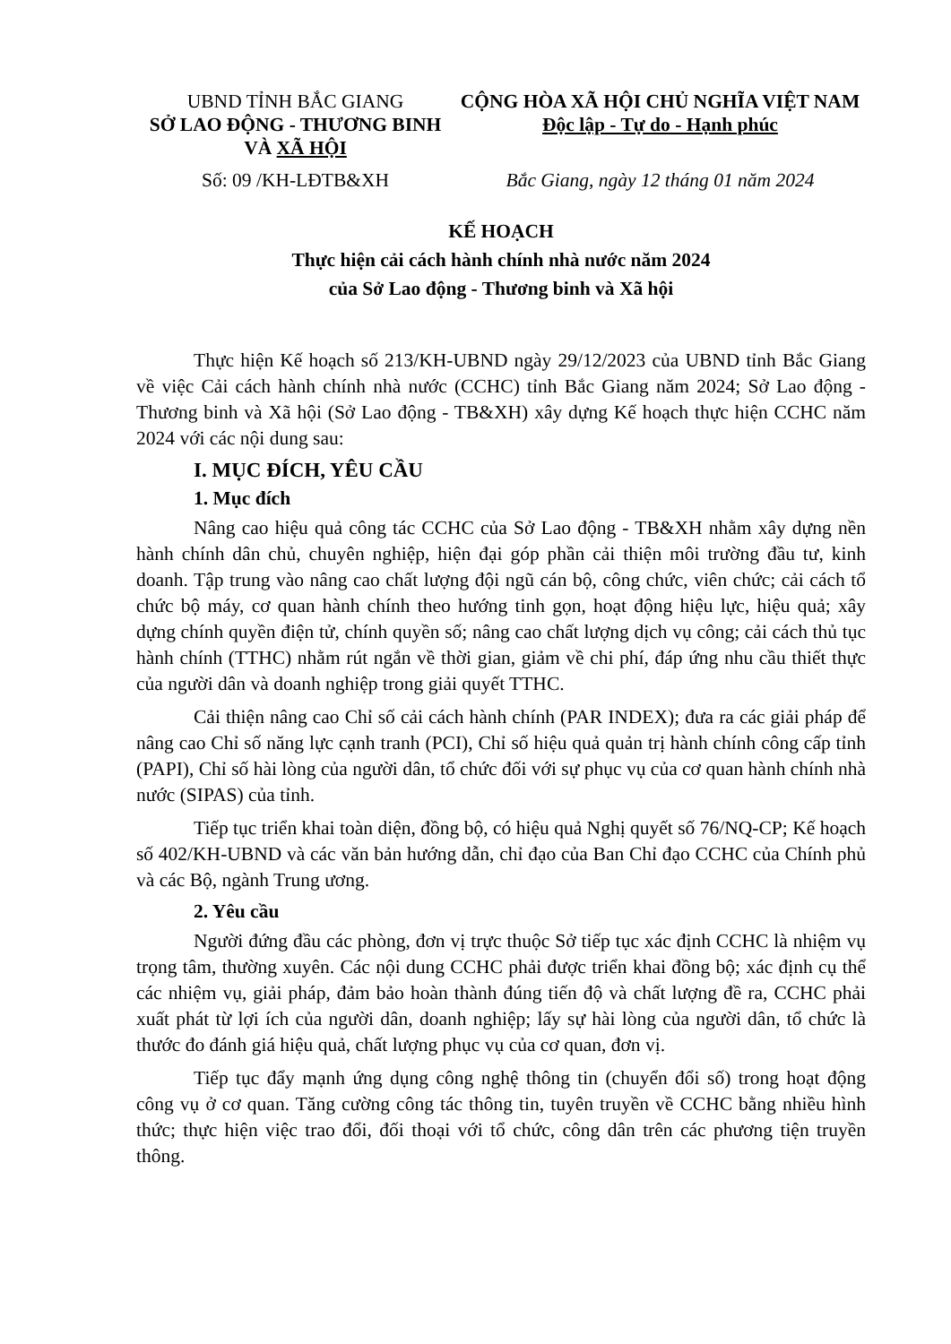UBND TỈNH BẮC GIANG
SỞ LAO ĐỘNG - THƯƠNG BINH
VÀ XÃ HỘI
CỘNG HÒA XÃ HỘI CHỦ NGHĨA VIỆT NAM
Độc lập - Tự do - Hạnh phúc
Số: 09 /KH-LĐTB&XH Bắc Giang, ngày 12 tháng 01 năm 2024
KẾ HOẠCH
Thực hiện cải cách hành chính nhà nước năm 2024
của Sở Lao động - Thương binh và Xã hội
Thực hiện Kế hoạch số 213/KH-UBND ngày 29/12/2023 của UBND tỉnh Bắc Giang về việc Cải cách hành chính nhà nước (CCHC) tỉnh Bắc Giang năm 2024; Sở Lao động - Thương binh và Xã hội (Sở Lao động - TB&XH) xây dựng Kế hoạch thực hiện CCHC năm 2024 với các nội dung sau:
I. MỤC ĐÍCH, YÊU CẦU
1. Mục đích
Nâng cao hiệu quả công tác CCHC của Sở Lao động - TB&XH nhằm xây dựng nền hành chính dân chủ, chuyên nghiệp, hiện đại góp phần cải thiện môi trường đầu tư, kinh doanh. Tập trung vào nâng cao chất lượng đội ngũ cán bộ, công chức, viên chức; cải cách tổ chức bộ máy, cơ quan hành chính theo hướng tinh gọn, hoạt động hiệu lực, hiệu quả; xây dựng chính quyền điện tử, chính quyền số; nâng cao chất lượng dịch vụ công; cải cách thủ tục hành chính (TTHC) nhằm rút ngắn về thời gian, giảm về chi phí, đáp ứng nhu cầu thiết thực của người dân và doanh nghiệp trong giải quyết TTHC.
Cải thiện nâng cao Chỉ số cải cách hành chính (PAR INDEX); đưa ra các giải pháp để nâng cao Chỉ số năng lực cạnh tranh (PCI), Chỉ số hiệu quả quản trị hành chính công cấp tỉnh (PAPI), Chỉ số hài lòng của người dân, tổ chức đối với sự phục vụ của cơ quan hành chính nhà nước (SIPAS) của tỉnh.
Tiếp tục triển khai toàn diện, đồng bộ, có hiệu quả Nghị quyết số 76/NQ-CP; Kế hoạch số 402/KH-UBND và các văn bản hướng dẫn, chỉ đạo của Ban Chỉ đạo CCHC của Chính phủ và các Bộ, ngành Trung ương.
2. Yêu cầu
Người đứng đầu các phòng, đơn vị trực thuộc Sở tiếp tục xác định CCHC là nhiệm vụ trọng tâm, thường xuyên. Các nội dung CCHC phải được triển khai đồng bộ; xác định cụ thể các nhiệm vụ, giải pháp, đảm bảo hoàn thành đúng tiến độ và chất lượng đề ra, CCHC phải xuất phát từ lợi ích của người dân, doanh nghiệp; lấy sự hài lòng của người dân, tổ chức là thước đo đánh giá hiệu quả, chất lượng phục vụ của cơ quan, đơn vị.
Tiếp tục đẩy mạnh ứng dụng công nghệ thông tin (chuyển đổi số) trong hoạt động công vụ ở cơ quan. Tăng cường công tác thông tin, tuyên truyền về CCHC bằng nhiều hình thức; thực hiện việc trao đổi, đối thoại với tổ chức, công dân trên các phương tiện truyền thông.